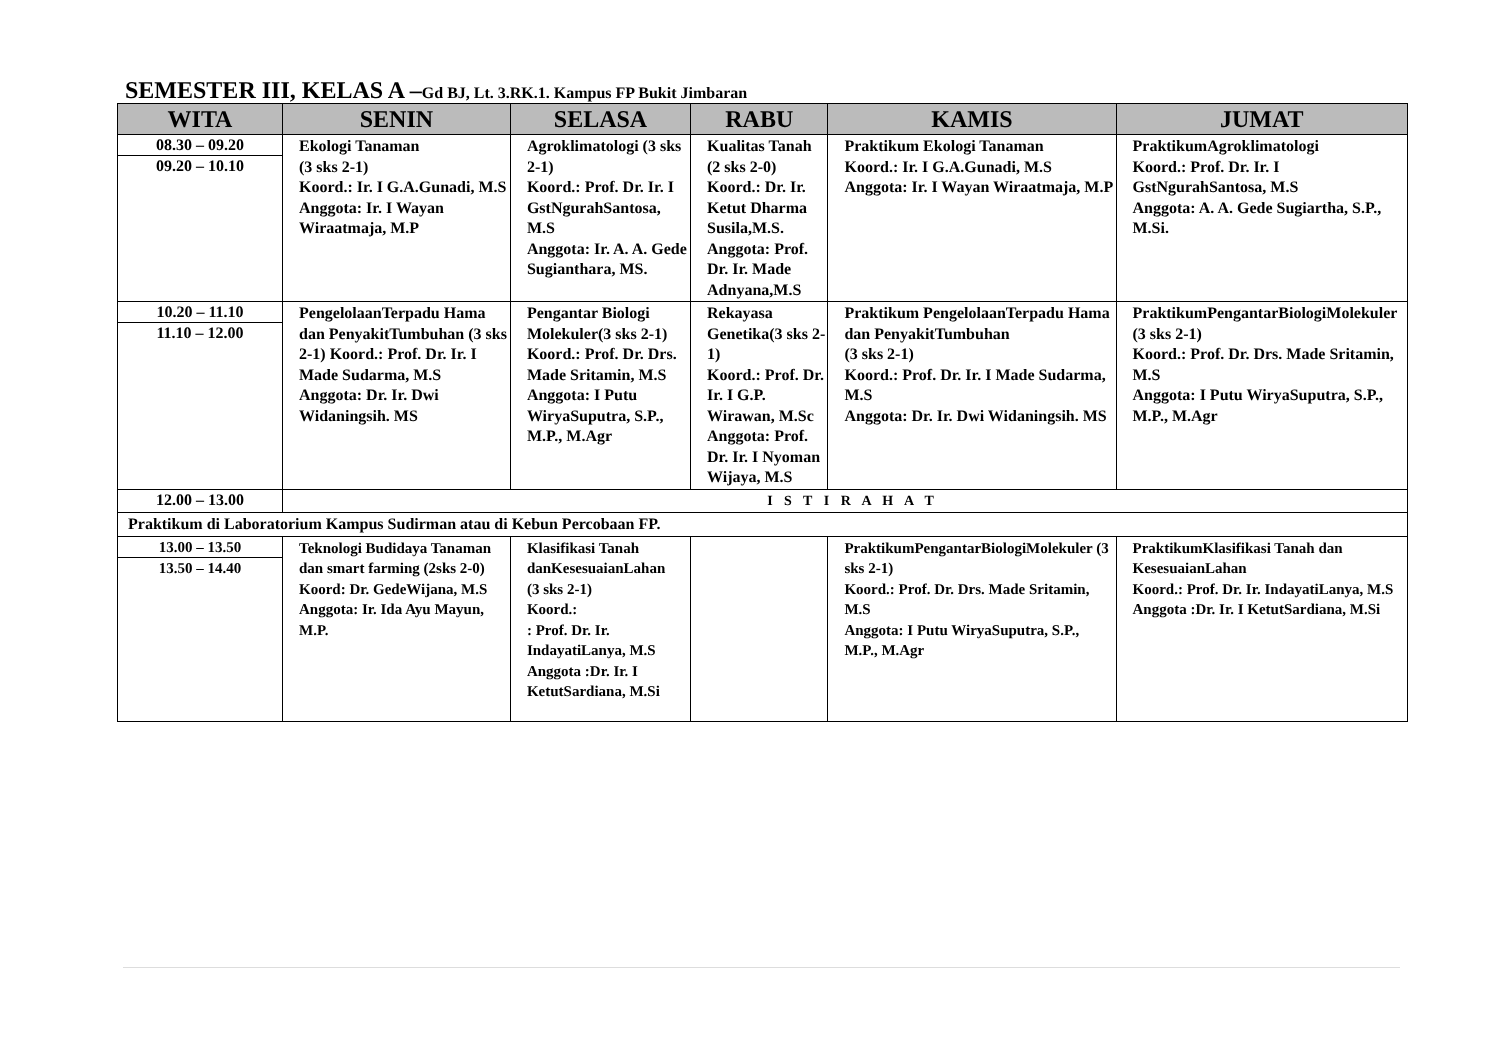SEMESTER III, KELAS A –Gd BJ, Lt. 3.RK.1. Kampus FP Bukit Jimbaran
| WITA | SENIN | SELASA | RABU | KAMIS | JUMAT |
| --- | --- | --- | --- | --- | --- |
| 08.30 – 09.20 09.20 – 10.10 | Ekologi Tanaman (3 sks 2-1) Koord.: Ir. I G.A.Gunadi, M.S Anggota: Ir. I Wayan Wiraatmaja, M.P | Agroklimatologi (3 sks 2-1) Koord.: Prof. Dr. Ir. I GstNgurahSantosa, M.S Anggota: Ir. A. A. Gede Sugianthara, MS. | Kualitas Tanah (2 sks 2-0) Koord.: Dr. Ir. Ketut Dharma Susila,M.S. Anggota: Prof. Dr. Ir. Made Adnyana,M.S | Praktikum Ekologi Tanaman Koord.: Ir. I G.A.Gunadi, M.S Anggota: Ir. I Wayan Wiraatmaja, M.P | PraktikumAgroklimatologi Koord.: Prof. Dr. Ir. I GstNgurahSantosa, M.S Anggota: A. A. Gede Sugiartha, S.P., M.Si. |
| 10.20 – 11.10 11.10 – 12.00 | PengelolaanTerpadu Hama dan PenyakitTumbuhan (3 sks 2-1) Koord.: Prof. Dr. Ir. I Made Sudarma, M.S Anggota: Dr. Ir. Dwi Widaningsih. MS | Pengantar Biologi Molekuler(3 sks 2-1) Koord.: Prof. Dr. Drs. Made Sritamin, M.S Anggota: I Putu WiryaSuputra, S.P., M.P., M.Agr | Rekayasa Genetika(3 sks 2-1) Koord.: Prof. Dr. Ir. I G.P. Wirawan, M.Sc Anggota: Prof. Dr. Ir. I Nyoman Wijaya, M.S | Praktikum PengelolaanTerpadu Hama dan PenyakitTumbuhan (3 sks 2-1) Koord.: Prof. Dr. Ir. I Made Sudarma, M.S Anggota: Dr. Ir. Dwi Widaningsih. MS | PraktikumPengantarBiologiMolekuler (3 sks 2-1) Koord.: Prof. Dr. Drs. Made Sritamin, M.S Anggota: I Putu WiryaSuputra, S.P., M.P., M.Agr |
| 12.00 – 13.00 | I S T I R A H A T | | | | |
| Praktikum di Laboratorium Kampus Sudirman atau di Kebun Percobaan FP. | | | | | |
| 13.00 – 13.50 13.50 – 14.40 | Teknologi Budidaya Tanaman dan smart farming (2sks 2-0) Koord: Dr. GedeWijana, M.S Anggota: Ir. Ida Ayu Mayun, M.P. | Klasifikasi Tanah danKesesuaianLahan (3 sks 2-1) Koord.: : Prof. Dr. Ir. IndayatiLanya, M.S Anggota :Dr. Ir. I KetutSardiana, M.Si | | PraktikumPengantarBiologiMolekuler (3 sks 2-1) Koord.: Prof. Dr. Drs. Made Sritamin, M.S Anggota: I Putu WiryaSuputra, S.P., M.P., M.Agr | PraktikumKlasifikasi Tanah dan KesesuaianLahan Koord.: Prof. Dr. Ir. IndayatiLanya, M.S Anggota :Dr. Ir. I KetutSardiana, M.Si |